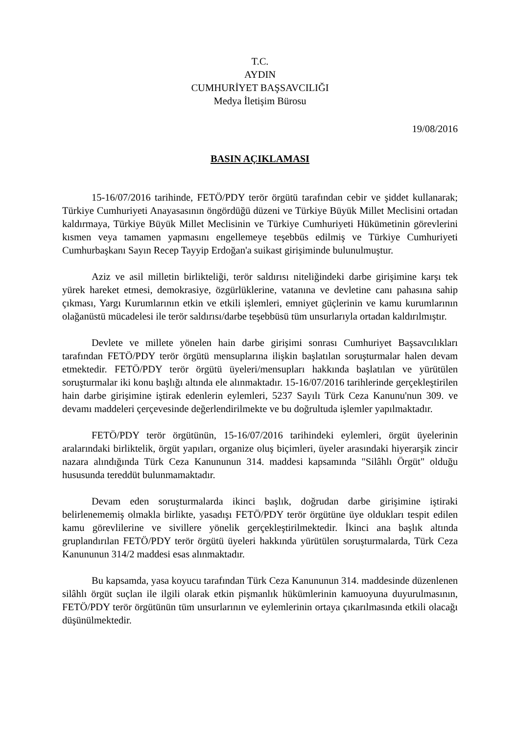T.C.
AYDIN
CUMHURİYET BAŞSAVCILIĞI
Medya İletişim Bürosu
19/08/2016
BASIN AÇIKLAMASI
15-16/07/2016 tarihinde, FETÖ/PDY terör örgütü tarafından cebir ve şiddet kullanarak; Türkiye Cumhuriyeti Anayasasının öngördüğü düzeni ve Türkiye Büyük Millet Meclisini ortadan kaldırmaya, Türkiye Büyük Millet Meclisinin ve Türkiye Cumhuriyeti Hükümetinin görevlerini kısmen veya tamamen yapmasını engellemeye teşebbüs edilmiş ve Türkiye Cumhuriyeti Cumhurbaşkanı Sayın Recep Tayyip Erdoğan'a suikast girişiminde bulunulmuştur.
Aziz ve asil milletin birlikteliği, terör saldırısı niteliğindeki darbe girişimine karşı tek yürek hareket etmesi, demokrasiye, özgürlüklerine, vatanına ve devletine canı pahasına sahip çıkması, Yargı Kurumlarının etkin ve etkili işlemleri, emniyet güçlerinin ve kamu kurumlarının olağanüstü mücadelesi ile terör saldırısı/darbe teşebbüsü tüm unsurlarıyla ortadan kaldırılmıştır.
Devlete ve millete yönelen hain darbe girişimi sonrası Cumhuriyet Başsavcılıkları tarafından FETÖ/PDY terör örgütü mensuplarına ilişkin başlatılan soruşturmalar halen devam etmektedir. FETÖ/PDY terör örgütü üyeleri/mensupları hakkında başlatılan ve yürütülen soruşturmalar iki konu başlığı altında ele alınmaktadır. 15-16/07/2016 tarihlerinde gerçekleştirilen hain darbe girişimine iştirak edenlerin eylemleri, 5237 Sayılı Türk Ceza Kanunu'nun 309. ve devamı maddeleri çerçevesinde değerlendirilmekte ve bu doğrultuda işlemler yapılmaktadır.
FETÖ/PDY terör örgütünün, 15-16/07/2016 tarihindeki eylemleri, örgüt üyelerinin aralarındaki birliktelik, örgüt yapıları, organize oluş biçimleri, üyeler arasındaki hiyerarşik zincir nazara alındığında Türk Ceza Kanununun 314. maddesi kapsamında "Silâhlı Örgüt" olduğu hususunda tereddüt bulunmamaktadır.
Devam eden soruşturmalarda ikinci başlık, doğrudan darbe girişimine iştiraki belirlenememiş olmakla birlikte, yasadışı FETÖ/PDY terör örgütüne üye oldukları tespit edilen kamu görevlilerine ve sivillere yönelik gerçekleştirilmektedir. İkinci ana başlık altında gruplandırılan FETÖ/PDY terör örgütü üyeleri hakkında yürütülen soruşturmalarda, Türk Ceza Kanununun 314/2 maddesi esas alınmaktadır.
Bu kapsamda, yasa koyucu tarafından Türk Ceza Kanununun 314. maddesinde düzenlenen silâhlı örgüt suçlan ile ilgili olarak etkin pişmanlık hükümlerinin kamuoyuna duyurulmasının, FETÖ/PDY terör örgütünün tüm unsurlarının ve eylemlerinin ortaya çıkarılmasında etkili olacağı düşünülmektedir.